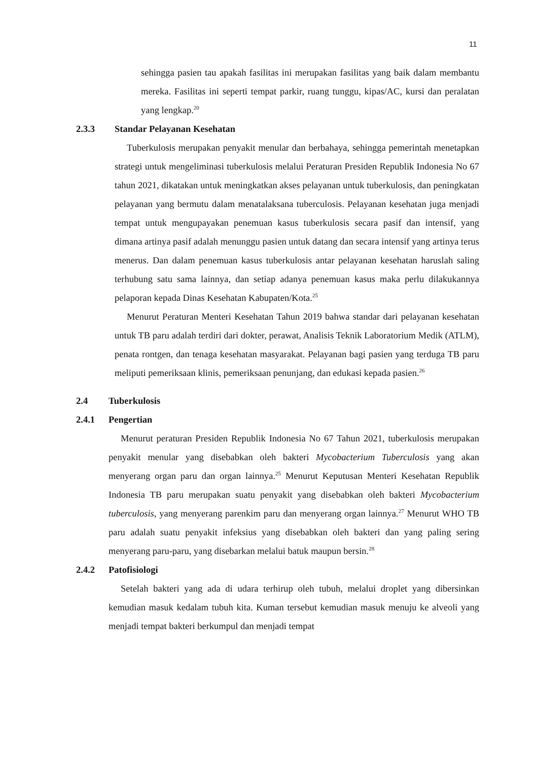11
sehingga pasien tau apakah fasilitas ini merupakan fasilitas yang baik dalam membantu mereka. Fasilitas ini seperti tempat parkir, ruang tunggu, kipas/AC, kursi dan peralatan yang lengkap.<sup>20</sup>
2.3.3 Standar Pelayanan Kesehatan
Tuberkulosis merupakan penyakit menular dan berbahaya, sehingga pemerintah menetapkan strategi untuk mengeliminasi tuberkulosis melalui Peraturan Presiden Republik Indonesia No 67 tahun 2021, dikatakan untuk meningkatkan akses pelayanan untuk tuberkulosis, dan peningkatan pelayanan yang bermutu dalam menatalaksana tuberculosis. Pelayanan kesehatan juga menjadi tempat untuk mengupayakan penemuan kasus tuberkulosis secara pasif dan intensif, yang dimana artinya pasif adalah menunggu pasien untuk datang dan secara intensif yang artinya terus menerus. Dan dalam penemuan kasus tuberkulosis antar pelayanan kesehatan haruslah saling terhubung satu sama lainnya, dan setiap adanya penemuan kasus maka perlu dilakukannya pelaporan kepada Dinas Kesehatan Kabupaten/Kota.<sup>25</sup>
Menurut Peraturan Menteri Kesehatan Tahun 2019 bahwa standar dari pelayanan kesehatan untuk TB paru adalah terdiri dari dokter, perawat, Analisis Teknik Laboratorium Medik (ATLM), penata rontgen, dan tenaga kesehatan masyarakat. Pelayanan bagi pasien yang terduga TB paru meliputi pemeriksaan klinis, pemeriksaan penunjang, dan edukasi kepada pasien.<sup>26</sup>
2.4 Tuberkulosis
2.4.1 Pengertian
Menurut peraturan Presiden Republik Indonesia No 67 Tahun 2021, tuberkulosis merupakan penyakit menular yang disebabkan oleh bakteri Mycobacterium Tuberculosis yang akan menyerang organ paru dan organ lainnya.<sup>25</sup> Menurut Keputusan Menteri Kesehatan Republik Indonesia TB paru merupakan suatu penyakit yang disebabkan oleh bakteri Mycobacterium tuberculosis, yang menyerang parenkim paru dan menyerang organ lainnya.<sup>27</sup> Menurut WHO TB paru adalah suatu penyakit infeksius yang disebabkan oleh bakteri dan yang paling sering menyerang paru-paru, yang disebarkan melalui batuk maupun bersin.<sup>28</sup>
2.4.2 Patofisiologi
Setelah bakteri yang ada di udara terhirup oleh tubuh, melalui droplet yang dibersinkan kemudian masuk kedalam tubuh kita. Kuman tersebut kemudian masuk menuju ke alveoli yang menjadi tempat bakteri berkumpul dan menjadi tempat